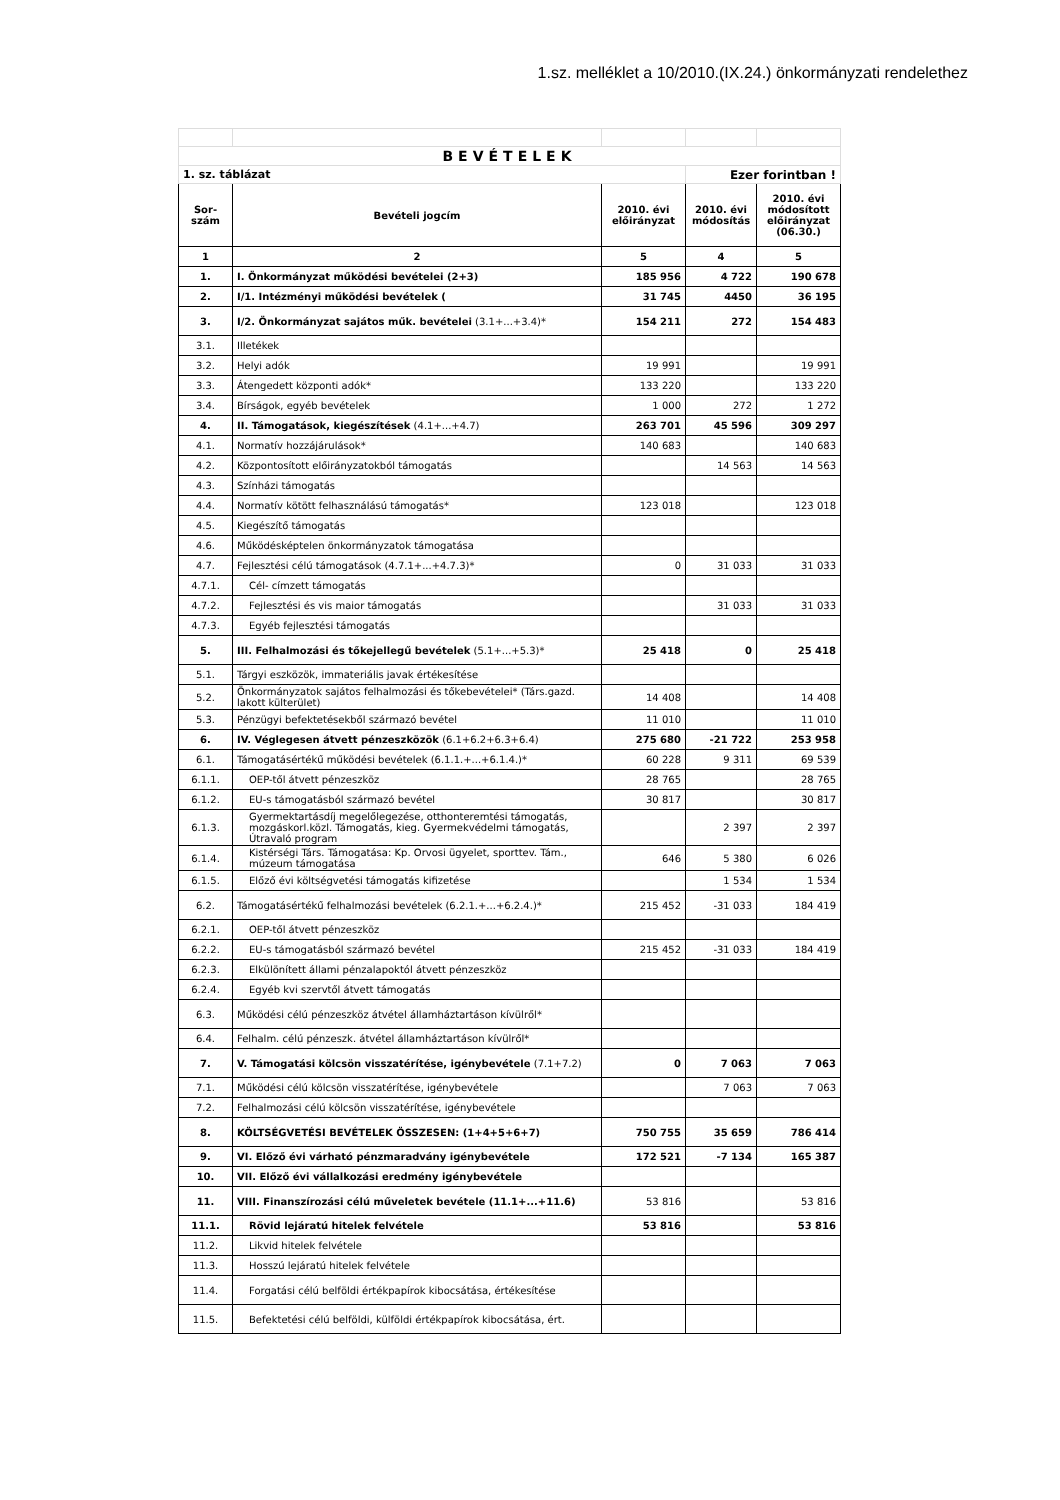1.sz. melléklet a 10/2010.(IX.24.) önkormányzati rendelethez
| BEVÉTELEK | | | | |
| 1. sz. táblázat | | | Ezer forintban ! | |
| Sor- szám | Bevételi jogcím | 2010. évi előirányzat | 2010. évi módosítás | 2010. évi módosított előirányzat (06.30.) |
| 1 | 2 | 5 | 4 | 5 |
| 1. | I. Önkormányzat működési bevételei (2+3) | 185 956 | 4 722 | 190 678 |
| 2. | I/1. Intézményi működési bevételek ( | 31 745 | 4450 | 36 195 |
| 3. | I/2. Önkormányzat sajátos műk. bevételei (3.1+...+3.4)* | 154 211 | 272 | 154 483 |
| 3.1. | Illetékek | | | |
| 3.2. | Helyi adók | 19 991 | | 19 991 |
| 3.3. | Átengedett központi adók* | 133 220 | | 133 220 |
| 3.4. | Bírságok, egyéb bevételek | 1 000 | 272 | 1 272 |
| 4. | II. Támogatások, kiegészítések (4.1+...+4.7) | 263 701 | 45 596 | 309 297 |
| 4.1. | Normatív hozzájárulások* | 140 683 | | 140 683 |
| 4.2. | Központosított előirányzatokból támogatás | | 14 563 | 14 563 |
| 4.3. | Színházi támogatás | | | |
| 4.4. | Normatív kötött felhasználású támogatás* | 123 018 | | 123 018 |
| 4.5. | Kiegészítő támogatás | | | |
| 4.6. | Működésképtelen önkormányzatok támogatása | | | |
| 4.7. | Fejlesztési célú támogatások (4.7.1+...+4.7.3)* | 0 | 31 033 | 31 033 |
| 4.7.1. | Cél- címzett támogatás | | | |
| 4.7.2. | Fejlesztési és vis maior támogatás | | 31 033 | 31 033 |
| 4.7.3. | Egyéb fejlesztési támogatás | | | |
| 5. | III. Felhalmozási és tőkejellegű bevételek (5.1+...+5.3)* | 25 418 | 0 | 25 418 |
| 5.1. | Tárgyi eszközök, immateriális javak értékesítése | | | |
| 5.2. | Önkormányzatok sajátos felhalmozási és tőkebevételei* (Társ.gazd. lakott külterület) | 14 408 | | 14 408 |
| 5.3. | Pénzügyi befektetésekből származó bevétel | 11 010 | | 11 010 |
| 6. | IV. Véglegesen átvett pénzeszközök (6.1+6.2+6.3+6.4) | 275 680 | -21 722 | 253 958 |
| 6.1. | Támogatásértékű működési bevételek (6.1.1.+...+6.1.4.)* | 60 228 | 9 311 | 69 539 |
| 6.1.1. | OEP-től átvett pénzeszköz | 28 765 | | 28 765 |
| 6.1.2. | EU-s támogatásból származó bevétel | 30 817 | | 30 817 |
| 6.1.3. | Gyermektartásdíj megelőlegezése, otthonteremtési támogatás, mozgáskorl.közl. Támogatás, kieg. Gyermekvédelmi támogatás, Útravaló program | | 2 397 | 2 397 |
| 6.1.4. | Kistérségi Társ. Támogatása: Kp. Orvosi ügyelet, sporttev. Tám., múzeum támogatása | 646 | 5 380 | 6 026 |
| 6.1.5. | Előző évi költségvetési támogatás kifizetése | | 1 534 | 1 534 |
| 6.2. | Támogatásértékű felhalmozási bevételek (6.2.1.+...+6.2.4.)* | 215 452 | -31 033 | 184 419 |
| 6.2.1. | OEP-től átvett pénzeszköz | | | |
| 6.2.2. | EU-s támogatásból származó bevétel | 215 452 | -31 033 | 184 419 |
| 6.2.3. | Elkülönített állami pénzalapoktól átvett pénzeszköz | | | |
| 6.2.4. | Egyéb kvi szervtől átvett támogatás | | | |
| 6.3. | Működési célú pénzeszköz átvétel államháztartáson kívülről* | | | |
| 6.4. | Felhalm. célú pénzeszk. átvétel államháztartáson kívülről* | | | |
| 7. | V. Támogatási kölcsön visszatérítése, igénybevétele (7.1+7.2) | 0 | 7 063 | 7 063 |
| 7.1. | Működési célú kölcsön visszatérítése, igénybevétele | | 7 063 | 7 063 |
| 7.2. | Felhalmozási célú kölcsön visszatérítése, igénybevétele | | | |
| 8. | KÖLTSÉGVETÉSI BEVÉTELEK ÖSSZESEN: (1+4+5+6+7) | 750 755 | 35 659 | 786 414 |
| 9. | VI. Előző évi várható pénzmaradvány igénybevétele | 172 521 | -7 134 | 165 387 |
| 10. | VII. Előző évi vállalkozási eredmény igénybevétele | | | |
| 11. | VIII. Finanszírozási célú műveletek bevétele (11.1+...+11.6) | 53 816 | | 53 816 |
| 11.1. | Rövid lejáratú hitelek felvétele | 53 816 | | 53 816 |
| 11.2. | Likvid hitelek felvétele | | | |
| 11.3. | Hosszú lejáratú hitelek felvétele | | | |
| 11.4. | Forgatási célú belföldi értékpapírok kibocsátása, értékesítése | | | |
| 11.5. | Befektetési célú belföldi, külföldi értékpapírok kibocsátása, ért. | | | |